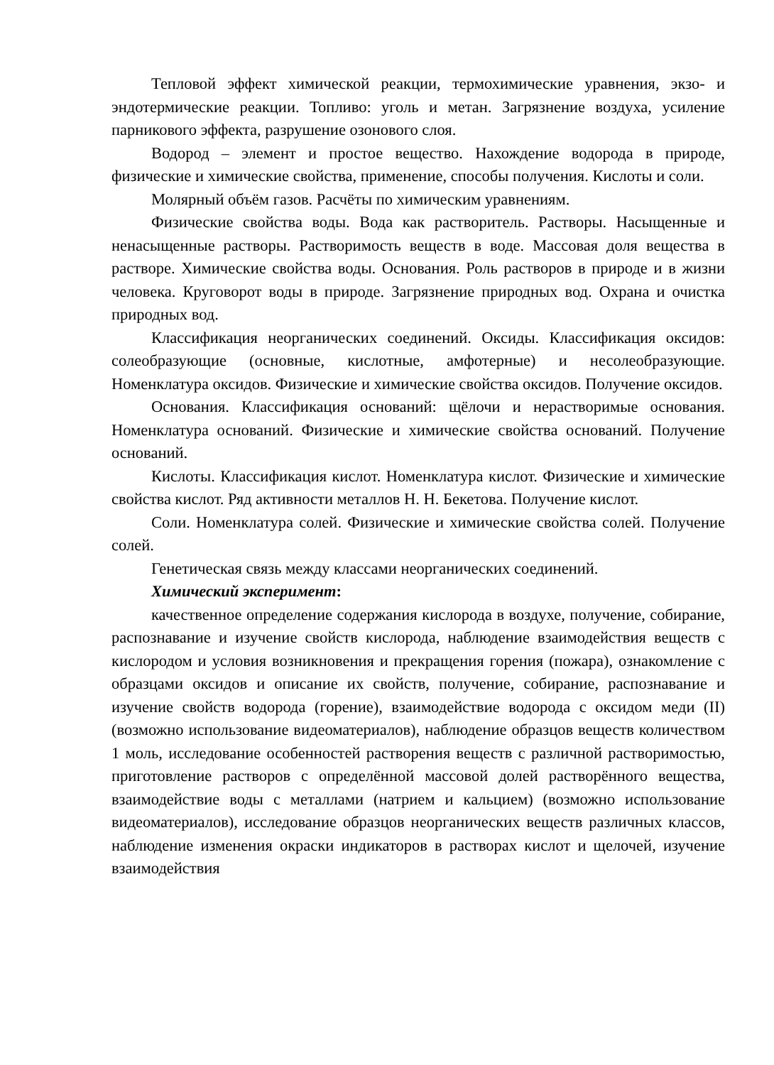Тепловой эффект химической реакции, термохимические уравнения, экзо- и эндотермические реакции. Топливо: уголь и метан. Загрязнение воздуха, усиление парникового эффекта, разрушение озонового слоя.
Водород – элемент и простое вещество. Нахождение водорода в природе, физические и химические свойства, применение, способы получения. Кислоты и соли.
Молярный объём газов. Расчёты по химическим уравнениям.
Физические свойства воды. Вода как растворитель. Растворы. Насыщенные и ненасыщенные растворы. Растворимость веществ в воде. Массовая доля вещества в растворе. Химические свойства воды. Основания. Роль растворов в природе и в жизни человека. Круговорот воды в природе. Загрязнение природных вод. Охрана и очистка природных вод.
Классификация неорганических соединений. Оксиды. Классификация оксидов: солеобразующие (основные, кислотные, амфотерные) и несолеобразующие. Номенклатура оксидов. Физические и химические свойства оксидов. Получение оксидов.
Основания. Классификация оснований: щёлочи и нерастворимые основания. Номенклатура оснований. Физические и химические свойства оснований. Получение оснований.
Кислоты. Классификация кислот. Номенклатура кислот. Физические и химические свойства кислот. Ряд активности металлов Н. Н. Бекетова. Получение кислот.
Соли. Номенклатура солей. Физические и химические свойства солей. Получение солей.
Генетическая связь между классами неорганических соединений.
Химический эксперимент:
качественное определение содержания кислорода в воздухе, получение, собирание, распознавание и изучение свойств кислорода, наблюдение взаимодействия веществ с кислородом и условия возникновения и прекращения горения (пожара), ознакомление с образцами оксидов и описание их свойств, получение, собирание, распознавание и изучение свойств водорода (горение), взаимодействие водорода с оксидом меди (II) (возможно использование видеоматериалов), наблюдение образцов веществ количеством 1 моль, исследование особенностей растворения веществ с различной растворимостью, приготовление растворов с определённой массовой долей растворённого вещества, взаимодействие воды с металлами (натрием и кальцием) (возможно использование видеоматериалов), исследование образцов неорганических веществ различных классов, наблюдение изменения окраски индикаторов в растворах кислот и щелочей, изучение взаимодействия